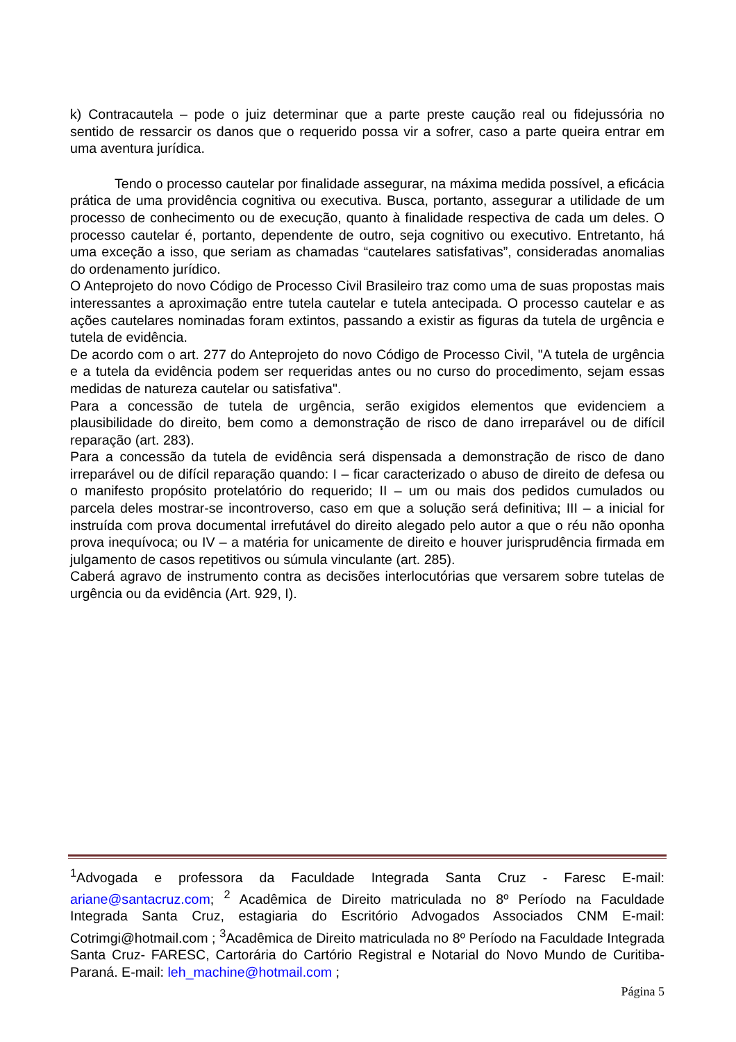k) Contracautela – pode o juiz determinar que a parte preste caução real ou fidejussória no sentido de ressarcir os danos que o requerido possa vir a sofrer, caso a parte queira entrar em uma aventura jurídica.
Tendo o processo cautelar por finalidade assegurar, na máxima medida possível, a eficácia prática de uma providência cognitiva ou executiva. Busca, portanto, assegurar a utilidade de um processo de conhecimento ou de execução, quanto à finalidade respectiva de cada um deles. O processo cautelar é, portanto, dependente de outro, seja cognitivo ou executivo. Entretanto, há uma exceção a isso, que seriam as chamadas “cautelares satisfativas”, consideradas anomalias do ordenamento jurídico.
O Anteprojeto do novo Código de Processo Civil Brasileiro traz como uma de suas propostas mais interessantes a aproximação entre tutela cautelar e tutela antecipada. O processo cautelar e as ações cautelares nominadas foram extintos, passando a existir as figuras da tutela de urgência e tutela de evidência.
De acordo com o art. 277 do Anteprojeto do novo Código de Processo Civil, "A tutela de urgência e a tutela da evidência podem ser requeridas antes ou no curso do procedimento, sejam essas medidas de natureza cautelar ou satisfativa".
Para a concessão de tutela de urgência, serão exigidos elementos que evidenciem a plausibilidade do direito, bem como a demonstração de risco de dano irreparável ou de difícil reparação (art. 283).
Para a concessão da tutela de evidência será dispensada a demonstração de risco de dano irreparável ou de difícil reparação quando: I – ficar caracterizado o abuso de direito de defesa ou o manifesto propósito protelatório do requerido; II – um ou mais dos pedidos cumulados ou parcela deles mostrar-se incontroverso, caso em que a solução será definitiva; III – a inicial for instruída com prova documental irrefutável do direito alegado pelo autor a que o réu não oponha prova inequívoca; ou IV – a matéria for unicamente de direito e houver jurisprudência firmada em julgamento de casos repetitivos ou súmula vinculante (art. 285).
Caberá agravo de instrumento contra as decisões interlocutórias que versarem sobre tutelas de urgência ou da evidência (Art. 929, I).
<sup>1</sup> Advogada e professora da Faculdade Integrada Santa Cruz - Faresc E-mail: ariane@santacruz.com; <sup>2</sup> Acadêmica de Direito matriculada no 8º Período na Faculdade Integrada Santa Cruz, estagiaria do Escritório Advogados Associados CNM E-mail: Cotrimgi@hotmail.com ; <sup>3</sup>Acadêmica de Direito matriculada no 8º Período na Faculdade Integrada Santa Cruz- FARESC, Cartorária do Cartório Registral e Notarial do Novo Mundo de Curitiba-Paraná. E-mail: leh_machine@hotmail.com ;
Página 5